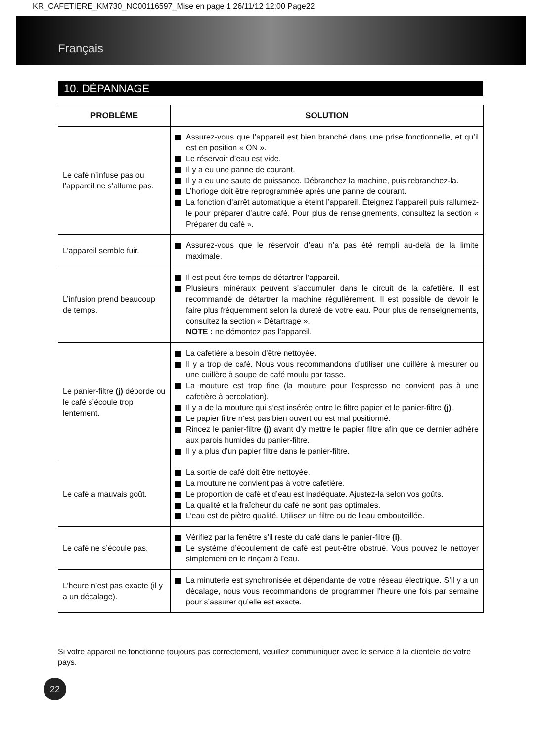KR_CAFETIERE_KM730_NC00116597_Mise en page 1 26/11/12 12:00 Page22
Français
10. DÉPANNAGE
| PROBLÈME | SOLUTION |
| --- | --- |
| Le café n’infuse pas ou l’appareil ne s’allume pas. | Assurez-vous que l’appareil est bien branché dans une prise fonctionnelle, et qu’il est en position « ON ». Le réservoir d’eau est vide. Il y a eu une panne de courant. Il y a eu une saute de puissance. Débranchez la machine, puis rebranchez-la. L’horloge doit être reprogrammée après une panne de courant. La fonction d’arrêt automatique a éteint l’appareil. Éteignez l’appareil puis rallumez-le pour préparer d’autre café. Pour plus de renseignements, consultez la section « Préparer du café ». |
| L’appareil semble fuir. | Assurez-vous que le réservoir d’eau n’a pas été rempli au-delà de la limite maximale. |
| L’infusion prend beaucoup de temps. | Il est peut-être temps de détartrer l’appareil. Plusieurs minéraux peuvent s’accumuler dans le circuit de la cafetière. Il est recommandé de détartrer la machine régulièrement. Il est possible de devoir le faire plus fréquemment selon la dureté de votre eau. Pour plus de renseignements, consultez la section « Détartrage ». NOTE : ne démontez pas l’appareil. |
| Le panier-filtre (j) déborde ou le café s’écoule trop lentement. | La cafetière a besoin d’être nettoyée. Il y a trop de café. Nous vous recommandons d’utiliser une cuillère à mesurer ou une cuillère à soupe de café moulu par tasse. La mouture est trop fine (la mouture pour l’espresso ne convient pas à une cafetière à percolation). Il y a de la mouture qui s’est insérée entre le filtre papier et le panier-filtre (j) . Le papier filtre n’est pas bien ouvert ou est mal positionné. Rincez le panier-filtre (j) avant d’y mettre le papier filtre afin que ce dernier adhère aux parois humides du panier-filtre. Il y a plus d’un papier filtre dans le panier-filtre. |
| Le café a mauvais goût. | La sortie de café doit être nettoyée. La mouture ne convient pas à votre cafetière. Le proportion de café et d’eau est inadéquate. Ajustez-la selon vos goûts. La qualité et la fraîcheur du café ne sont pas optimales. L’eau est de piètre qualité. Utilisez un filtre ou de l’eau embouteillée. |
| Le café ne s’écoule pas. | Vérifiez par la fenêtre s’il reste du café dans le panier-filtre (i) . Le système d’écoulement de café est peut-être obstrué. Vous pouvez le nettoyer simplement en le rinçant à l’eau. |
| L’heure n’est pas exacte (il y a un décalage). | La minuterie est synchronisée et dépendante de votre réseau électrique. S’il y a un décalage, nous vous recommandons de programmer l'heure une fois par semaine pour s’assurer qu’elle est exacte. |
Si votre appareil ne fonctionne toujours pas correctement, veuillez communiquer avec le service à la clientèle de votre pays.
22